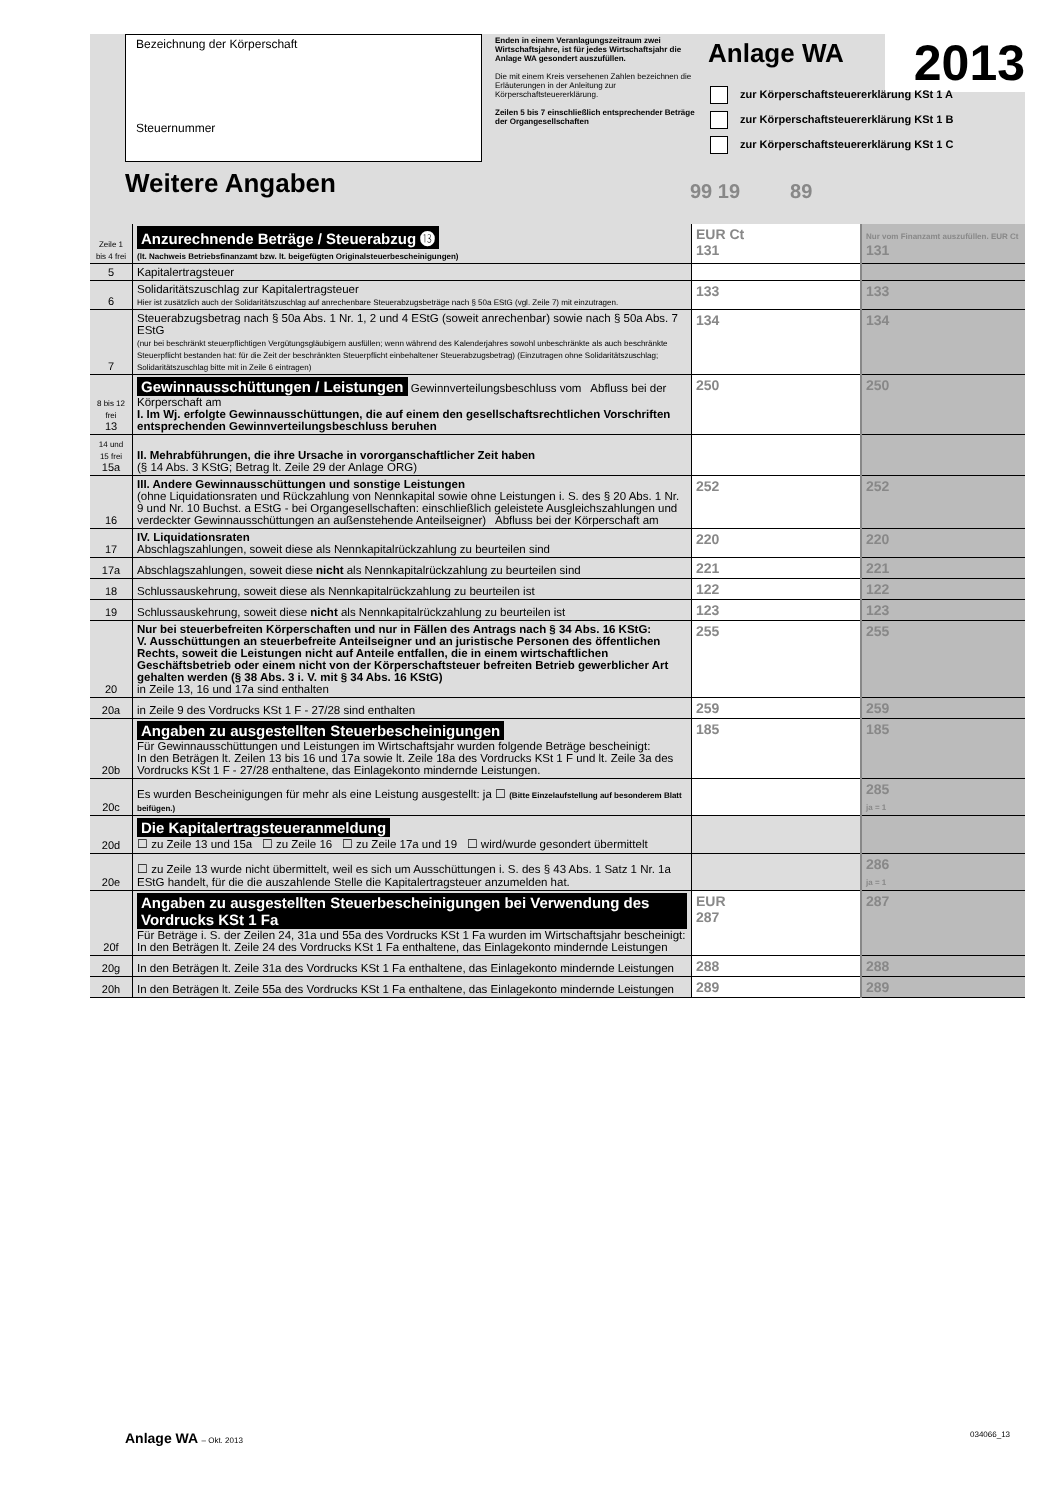Bezeichnung der Körperschaft
Steuernummer
Enden in einem Veranlagungszeitraum zwei Wirtschaftsjahre, ist für jedes Wirtschaftsjahr die Anlage WA gesondert auszufüllen.
Die mit einem Kreis versehenen Zahlen bezeichnen die Erläuterungen in der Anleitung zur Körperschaftsteuererklärung.
Zeilen 5 bis 7 einschließlich entsprechender Beträge der Organgesellschaften
Anlage WA 2013
zur Körperschaftsteuererklärung KSt 1 A
zur Körperschaftsteuererklärung KSt 1 B
zur Körperschaftsteuererklärung KSt 1 C
Weitere Angaben 99 19 89
| Zeile 1 bis 4 frei | Anzurechnende Beträge / Steuerabzug ⓭ (lt. Nachweis Betriebsfinanzamt bzw. lt. beigefügten Originalsteuerbescheinigungen) | EUR Ct 131 | Nur vom Finanzamt auszufüllen. EUR Ct 131 |
| 5 | Kapitalertragsteuer | | |
| 6 | Solidaritätszuschlag zur Kapitalertragsteuer Hier ist zusätzlich auch der Solidaritätszuschlag auf anrechenbare Steuerabzugsbeträge nach § 50a EStG (vgl. Zeile 7) mit einzutragen. | 133 | 133 |
| 7 | Steuerabzugsbetrag nach § 50a Abs. 1 Nr. 1, 2 und 4 EStG (soweit anrechenbar) sowie nach § 50a Abs. 7 EStG (nur bei beschränkt steuerpflichtigen Vergütungsgläubigern ausfüllen; wenn während des Kalenderjahres sowohl unbeschränkte als auch beschränkte Steuerpflicht bestanden hat: für die Zeit der beschränkten Steuerpflicht einbehaltener Steuerabzugsbetrag) (Einzutragen ohne Solidaritätszuschlag; Solidaritätszuschlag bitte mit in Zeile 6 eintragen) | 134 | 134 |
| 8 bis 12 frei 13 | Gewinnausschüttungen / Leistungen Gewinnverteilungsbeschluss vom Abfluss bei der Körperschaft am I. Im Wj. erfolgte Gewinnausschüttungen, die auf einem den gesellschaftsrechtlichen Vorschriften entsprechenden Gewinnverteilungsbeschluss beruhen | 250 | 250 |
| 14 und 15 frei 15a | II. Mehrabführungen, die ihre Ursache in vororganschaftlicher Zeit haben (§ 14 Abs. 3 KStG; Betrag lt. Zeile 29 der Anlage ORG) | | |
| 16 | III. Andere Gewinnausschüttungen und sonstige Leistungen (ohne Liquidationsraten und Rückzahlung von Nennkapital sowie ohne Leistungen i. S. des § 20 Abs. 1 Nr. 9 und Nr. 10 Buchst. a EStG - bei Organgesellschaften: einschließlich geleistete Ausgleichszahlungen und verdeckter Gewinnausschüttungen an außenstehende Anteilseigner) Abfluss bei der Körperschaft am | 252 | 252 |
| 17 | IV. Liquidationsraten Abschlagszahlungen, soweit diese als Nennkapitalrückzahlung zu beurteilen sind | 220 | 220 |
| 17a | Abschlagszahlungen, soweit diese nicht als Nennkapitalrückzahlung zu beurteilen sind | 221 | 221 |
| 18 | Schlussauskehrung, soweit diese als Nennkapitalrückzahlung zu beurteilen ist | 122 | 122 |
| 19 | Schlussauskehrung, soweit diese nicht als Nennkapitalrückzahlung zu beurteilen ist | 123 | 123 |
| 20 | Nur bei steuerbefreiten Körperschaften und nur in Fällen des Antrags nach § 34 Abs. 16 KStG: V. Ausschüttungen an steuerbefreite Anteilseigner und an juristische Personen des öffentlichen Rechts, soweit die Leistungen nicht auf Anteile entfallen, die in einem wirtschaftlichen Geschäftsbetrieb oder einem nicht von der Körperschaftsteuer befreiten Betrieb gewerblicher Art gehalten werden (§ 38 Abs. 3 i. V. mit § 34 Abs. 16 KStG) in Zeile 13, 16 und 17a sind enthalten | 255 | 255 |
| 20a | in Zeile 9 des Vordrucks KSt 1 F - 27/28 sind enthalten | 259 | 259 |
| 20b | Angaben zu ausgestellten Steuerbescheinigungen Für Gewinnausschüttungen und Leistungen im Wirtschaftsjahr wurden folgende Beträge bescheinigt: In den Beträgen lt. Zeilen 13 bis 16 und 17a sowie lt. Zeile 18a des Vordrucks KSt 1 F und lt. Zeile 3a des Vordrucks KSt 1 F - 27/28 enthaltene, das Einlagekonto mindernde Leistungen. | 185 | 185 |
| 20c | Es wurden Bescheinigungen für mehr als eine Leistung ausgestellt: ja ☐ (Bitte Einzelaufstellung auf besonderem Blatt beifügen.) | | 285 ja = 1 |
| 20d | Die Kapitalertragsteueranmeldung ☐ zu Zeile 13 und 15a ☐ zu Zeile 16 ☐ zu Zeile 17a und 19 ☐ wird/wurde gesondert übermittelt | | |
| 20e | ☐ zu Zeile 13 wurde nicht übermittelt, weil es sich um Ausschüttungen i. S. des § 43 Abs. 1 Satz 1 Nr. 1a EStG handelt, für die die auszahlende Stelle die Kapitalertragsteuer anzumelden hat. | | 286 ja = 1 |
| 20f | Angaben zu ausgestellten Steuerbescheinigungen bei Verwendung des Vordrucks KSt 1 Fa Für Beträge i. S. der Zeilen 24, 31a und 55a des Vordrucks KSt 1 Fa wurden im Wirtschaftsjahr bescheinigt: In den Beträgen lt. Zeile 24 des Vordrucks KSt 1 Fa enthaltene, das Einlagekonto mindernde Leistungen | EUR 287 | 287 |
| 20g | In den Beträgen lt. Zeile 31a des Vordrucks KSt 1 Fa enthaltene, das Einlagekonto mindernde Leistungen | 288 | 288 |
| 20h | In den Beträgen lt. Zeile 55a des Vordrucks KSt 1 Fa enthaltene, das Einlagekonto mindernde Leistungen | 289 | 289 |
Anlage WA – Okt. 2013 034066_13